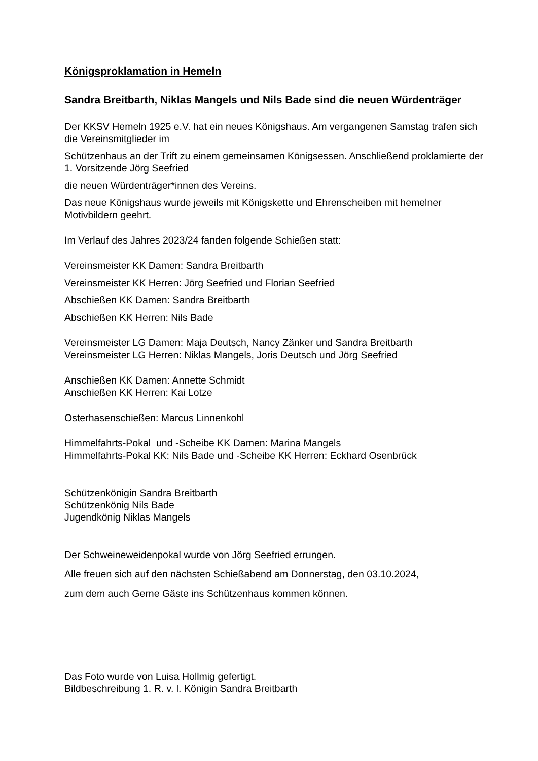Königsproklamation in Hemeln
Sandra Breitbarth, Niklas Mangels und Nils Bade sind die neuen Würdenträger
Der KKSV Hemeln 1925 e.V. hat ein neues Königshaus. Am vergangenen Samstag trafen sich die Vereinsmitglieder im
Schützenhaus an der Trift zu einem gemeinsamen Königsessen. Anschließend proklamierte der 1. Vorsitzende Jörg Seefried
die neuen Würdenträger*innen des Vereins.
Das neue Königshaus wurde jeweils mit Königskette und Ehrenscheiben mit hemelner Motivbildern geehrt.
Im Verlauf des Jahres 2023/24 fanden folgende Schießen statt:
Vereinsmeister KK Damen: Sandra Breitbarth
Vereinsmeister KK Herren: Jörg Seefried und Florian Seefried
Abschießen KK Damen: Sandra Breitbarth
Abschießen KK Herren: Nils Bade
Vereinsmeister LG Damen: Maja Deutsch, Nancy Zänker und Sandra Breitbarth
Vereinsmeister LG Herren: Niklas Mangels, Joris Deutsch und Jörg Seefried
Anschießen KK Damen: Annette Schmidt
Anschießen KK Herren: Kai Lotze
Osterhasenschießen: Marcus Linnenkohl
Himmelfahrts-Pokal und -Scheibe KK Damen: Marina Mangels
Himmelfahrts-Pokal KK: Nils Bade und -Scheibe KK Herren: Eckhard Osenbrück
Schützenkönigin Sandra Breitbarth
Schützenkönig Nils Bade
Jugendkönig Niklas Mangels
Der Schweineweidenpokal wurde von Jörg Seefried errungen.
Alle freuen sich auf den nächsten Schießabend am Donnerstag, den 03.10.2024,
zum dem auch Gerne Gäste ins Schützenhaus kommen können.
Das Foto wurde von Luisa Hollmig gefertigt.
Bildbeschreibung 1. R. v. l. Königin Sandra Breitbarth